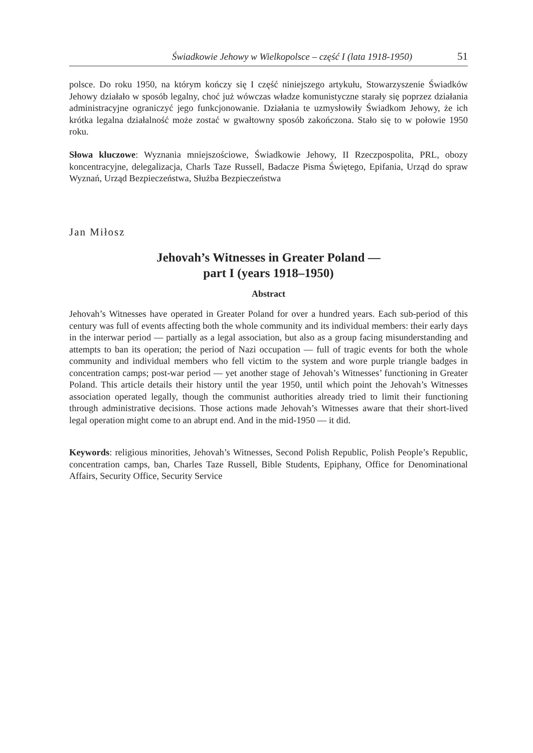Świadkowie Jehowy w Wielkopolsce – część I (lata 1918-1950) 51
polsce. Do roku 1950, na którym kończy się I część niniejszego artykułu, Stowarzyszenie Świadków Jehowy działało w sposób legalny, choć już wówczas władze komunistyczne starały się poprzez działania administracyjne ograniczyć jego funkcjonowanie. Działania te uzmysłowiły Świadkom Jehowy, że ich krótka legalna działalność może zostać w gwałtowny sposób zakończona. Stało się to w połowie 1950 roku.
Słowa kluczowe: Wyznania mniejszościowe, Świadkowie Jehowy, II Rzeczpospolita, PRL, obozy koncentracyjne, delegalizacja, Charls Taze Russell, Badacze Pisma Świętego, Epifania, Urząd do spraw Wyznań, Urząd Bezpieczeństwa, Służba Bezpieczeństwa
Jan Miłosz
Jehovah’s Witnesses in Greater Poland —
part I (years 1918–1950)
Abstract
Jehovah’s Witnesses have operated in Greater Poland for over a hundred years. Each sub-period of this century was full of events affecting both the whole community and its individual members: their early days in the interwar period — partially as a legal association, but also as a group facing misunderstanding and attempts to ban its operation; the period of Nazi occupation — full of tragic events for both the whole community and individual members who fell victim to the system and wore purple triangle badges in concentration camps; post-war period — yet another stage of Jehovah’s Witnesses’ functioning in Greater Poland. This article details their history until the year 1950, until which point the Jehovah’s Witnesses association operated legally, though the communist authorities already tried to limit their functioning through administrative decisions. Those actions made Jehovah’s Witnesses aware that their short-lived legal operation might come to an abrupt end. And in the mid-1950 — it did.
Keywords: religious minorities, Jehovah’s Witnesses, Second Polish Republic, Polish People’s Republic, concentration camps, ban, Charles Taze Russell, Bible Students, Epiphany, Office for Denominational Affairs, Security Office, Security Service